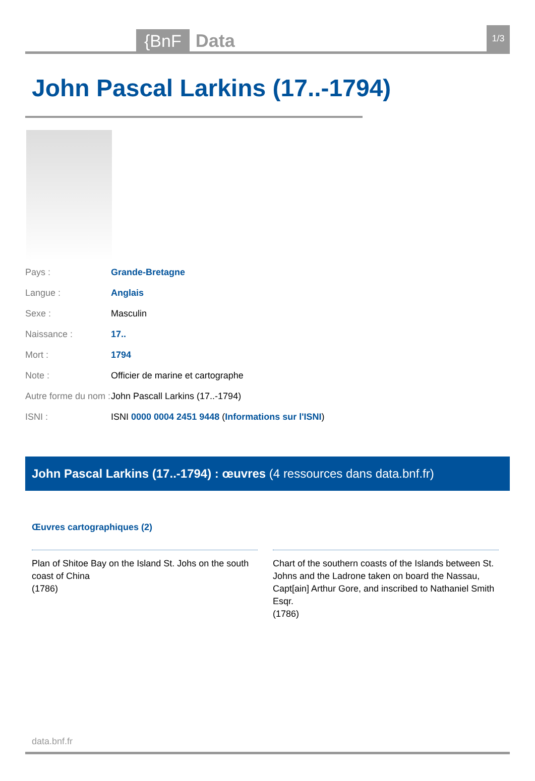{BnF Data 1/3
John Pascal Larkins (17..-1794)
| Pays : | Grande-Bretagne |
| Langue : | Anglais |
| Sexe : | Masculin |
| Naissance : | 17.. |
| Mort : | 1794 |
| Note : | Officier de marine et cartographe |
| Autre forme du nom : | John Pascall Larkins (17..-1794) |
| ISNI : | ISNI 0000 0004 2451 9448 ( Informations sur l'ISNI ) |
John Pascal Larkins (17..-1794) : œuvres (4 ressources dans data.bnf.fr)
Œuvres cartographiques (2)
Plan of Shitoe Bay on the Island St. Johs on the south coast of China
(1786)
Chart of the southern coasts of the Islands between St. Johns and the Ladrone taken on board the Nassau, Capt[ain] Arthur Gore, and inscribed to Nathaniel Smith Esqr.
(1786)
data.bnf.fr